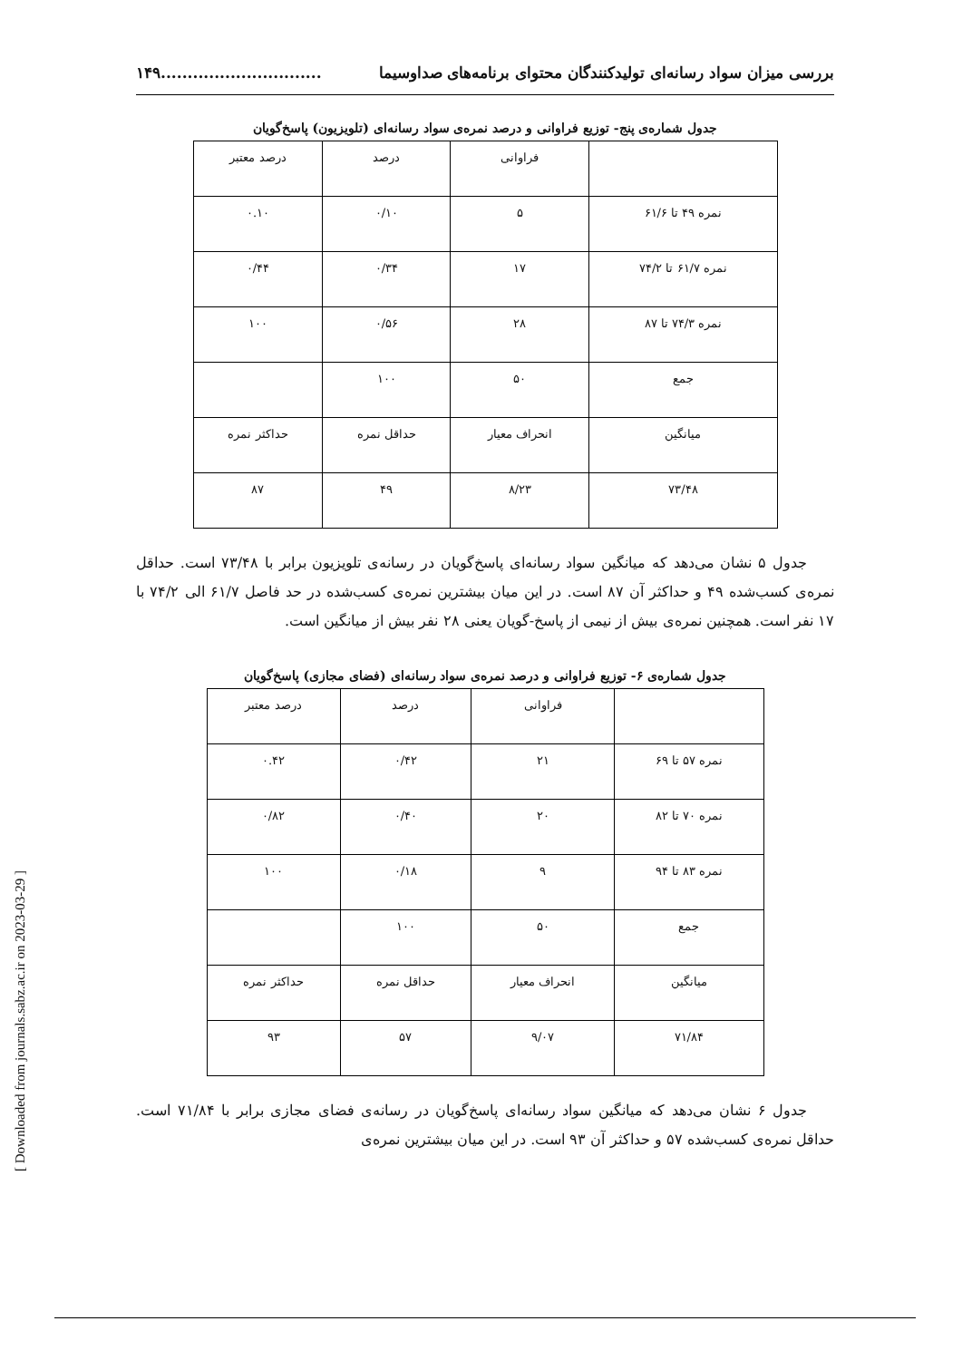بررسی میزان سواد رسانه‌ای تولیدکنندگان محتوای برنامه‌های صداوسیما..............................۱۴۹
جدول شماره‌ی پنج- توزیع فراوانی و درصد نمره‌ی سواد رسانه‌ای (تلویزیون) پاسخ‌گویان
| | فراوانی | درصد | درصد معتبر |
| نمره ۴۹ تا ۶۱/۶ | ۵ | ۰/۱۰ | ۰.۱۰ |
| نمره ۶۱/۷ تا ۷۴/۲ | ۱۷ | ۰/۳۴ | ۰/۴۴ |
| نمره ۷۴/۳ تا ۸۷ | ۲۸ | ۰/۵۶ | ۱۰۰ |
| جمع | ۵۰ | ۱۰۰ | |
| میانگین | انحراف معیار | حداقل نمره | حداکثر نمره |
| ۷۳/۴۸ | ۸/۲۳ | ۴۹ | ۸۷ |
جدول ۵ نشان می‌دهد که میانگین سواد رسانه‌ای پاسخ‌گویان در رسانه‌ی تلویزیون برابر با ۷۳/۴۸ است. حداقل نمره‌ی کسب‌شده ۴۹ و حداکثر آن ۸۷ است. در این میان بیشترین نمره‌ی کسب‌شده در حد فاصل ۶۱/۷ الی ۷۴/۲ با ۱۷ نفر است. همچنین نمره‌ی بیش از نیمی از پاسخ-گویان یعنی ۲۸ نفر بیش از میانگین است.
جدول شماره‌ی ۶- توزیع فراوانی و درصد نمره‌ی سواد رسانه‌ای (فضای مجازی) پاسخ‌گویان
| | فراوانی | درصد | درصد معتبر |
| نمره ۵۷ تا ۶۹ | ۲۱ | ۰/۴۲ | ۰.۴۲ |
| نمره ۷۰ تا ۸۲ | ۲۰ | ۰/۴۰ | ۰/۸۲ |
| نمره ۸۳ تا ۹۴ | ۹ | ۰/۱۸ | ۱۰۰ |
| جمع | ۵۰ | ۱۰۰ | |
| میانگین | انحراف معیار | حداقل نمره | حداکثر نمره |
| ۷۱/۸۴ | ۹/۰۷ | ۵۷ | ۹۳ |
جدول ۶ نشان می‌دهد که میانگین سواد رسانه‌ای پاسخ‌گویان در رسانه‌ی فضای مجازی برابر با ۷۱/۸۴ است. حداقل نمره‌ی کسب‌شده ۵۷ و حداکثر آن ۹۳ است. در این میان بیشترین نمره‌ی
[ Downloaded from journals.sabz.ac.ir on 2023-03-29 ]